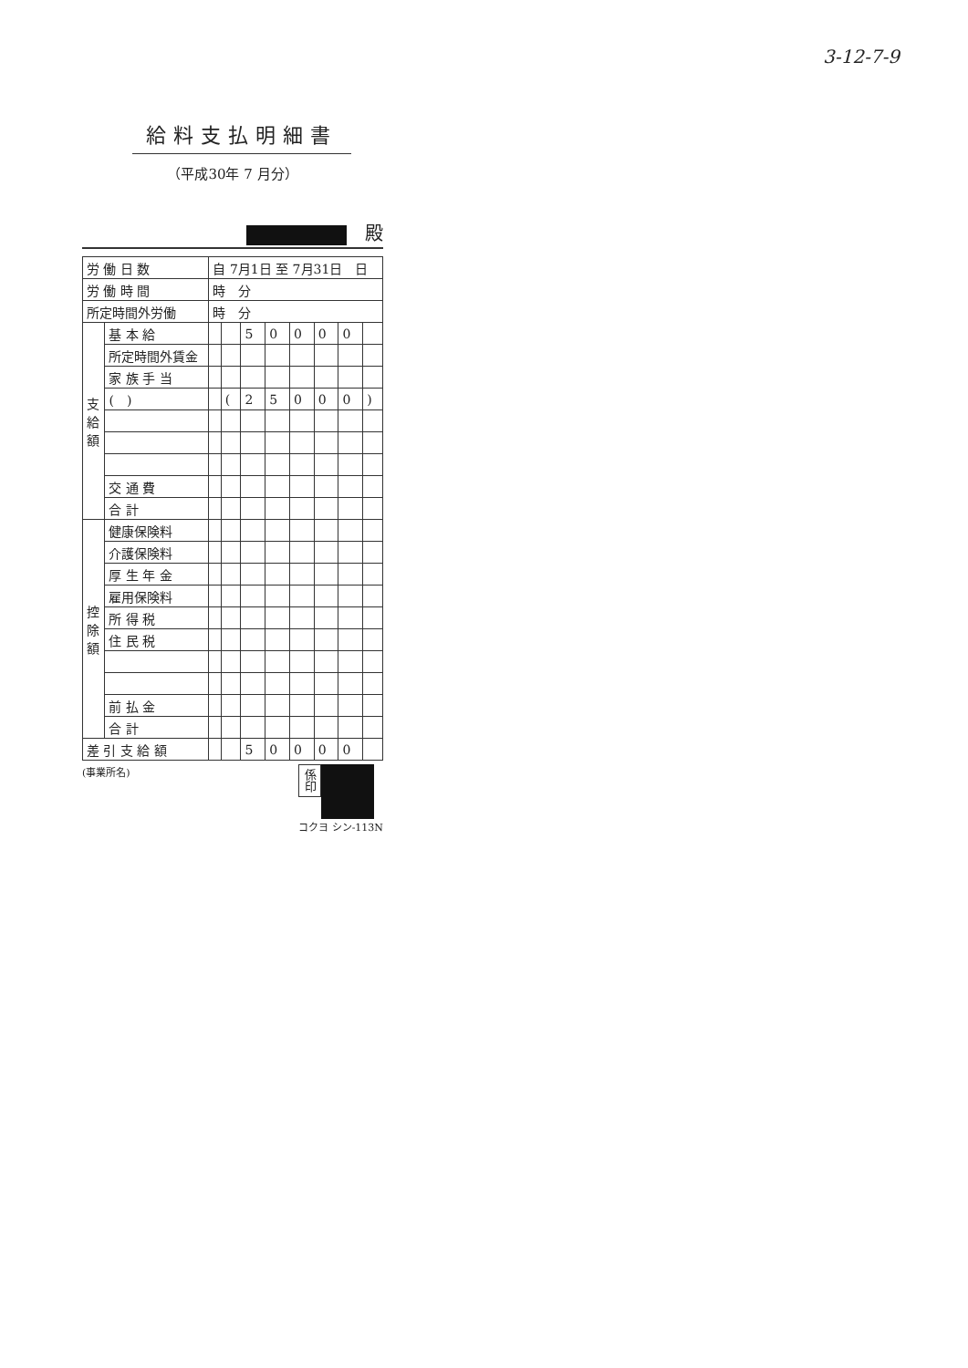3-12-7-9
給料支払明細書
（平成30年 7 月分）
殿
| 労 働 日 数 | | 自 7月1日 至 7月31日 日 | | | | | | | |
| 労 働 時 間 | | 時 分 | | | | | | | |
| 所定時間外労働 | | 時 分 | | | | | | | |
| 支 給 額 | 基 本 給 | | | 5 | 0 | 0 | 0 | 0 | |
| | 所定時間外賃金 | | | | | | | | |
| | 家 族 手 当 | | | | | | | | |
| | ( ) | | ( | 2 | 5 | 0 | 0 | 0 | ) |
| | 交 通 費 | | | | | | | | |
| | 合 計 | | | | | | | | |
| 控 除 額 | 健康保険料 | | | | | | | | |
| | 介護保険料 | | | | | | | | |
| | 厚 生 年 金 | | | | | | | | |
| | 雇用保険料 | | | | | | | | |
| | 所 得 税 | | | | | | | | |
| | 住 民 税 | | | | | | | | |
| | 前 払 金 | | | | | | | | |
| | 合 計 | | | | | | | | |
| 差 引 支 給 額 | | | | 5 | 0 | 0 | 0 | 0 | |
(事業所名)
係印
コクヨ シン-113N